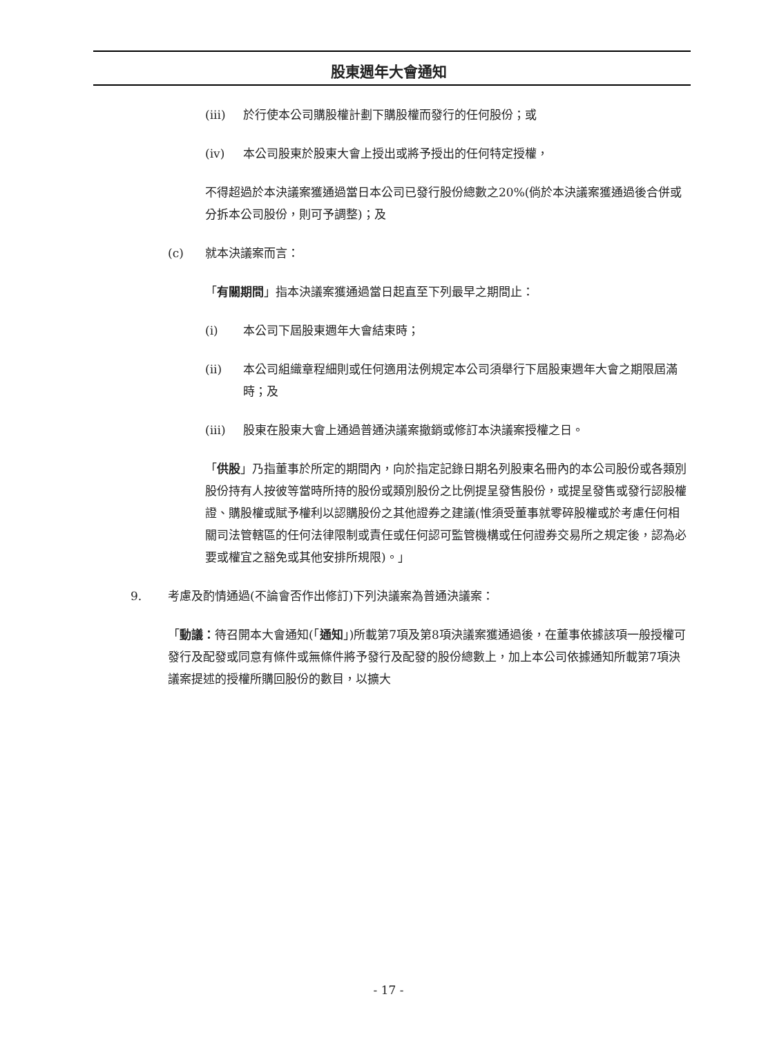股東週年大會通知
(iii) 於行使本公司購股權計劃下購股權而發行的任何股份；或
(iv) 本公司股東於股東大會上授出或將予授出的任何特定授權，
不得超過於本決議案獲通過當日本公司已發行股份總數之20%(倘於本決議案獲通過後合併或分拆本公司股份，則可予調整)；及
(c) 就本決議案而言：
「有關期間」指本決議案獲通過當日起直至下列最早之期間止：
(i) 本公司下屆股東週年大會結束時；
(ii) 本公司組織章程細則或任何適用法例規定本公司須舉行下屆股東週年大會之期限屆滿時；及
(iii) 股東在股東大會上通過普通決議案撤銷或修訂本決議案授權之日。
「供股」乃指董事於所定的期間內，向於指定記錄日期名列股東名冊內的本公司股份或各類別股份持有人按彼等當時所持的股份或類別股份之比例提呈發售股份，或提呈發售或發行認股權證、購股權或賦予權利以認購股份之其他證券之建議(惟須受董事就零碎股權或於考慮任何相關司法管轄區的任何法律限制或責任或任何認可監管機構或任何證券交易所之規定後，認為必要或權宜之豁免或其他安排所規限)。」
9. 考慮及酌情通過(不論會否作出修訂)下列決議案為普通決議案：
「動議：待召開本大會通知(「通知」)所載第7項及第8項決議案獲通過後，在董事依據該項一般授權可發行及配發或同意有條件或無條件將予發行及配發的股份總數上，加上本公司依據通知所載第7項決議案提述的授權所購回股份的數目，以擴大
- 17 -